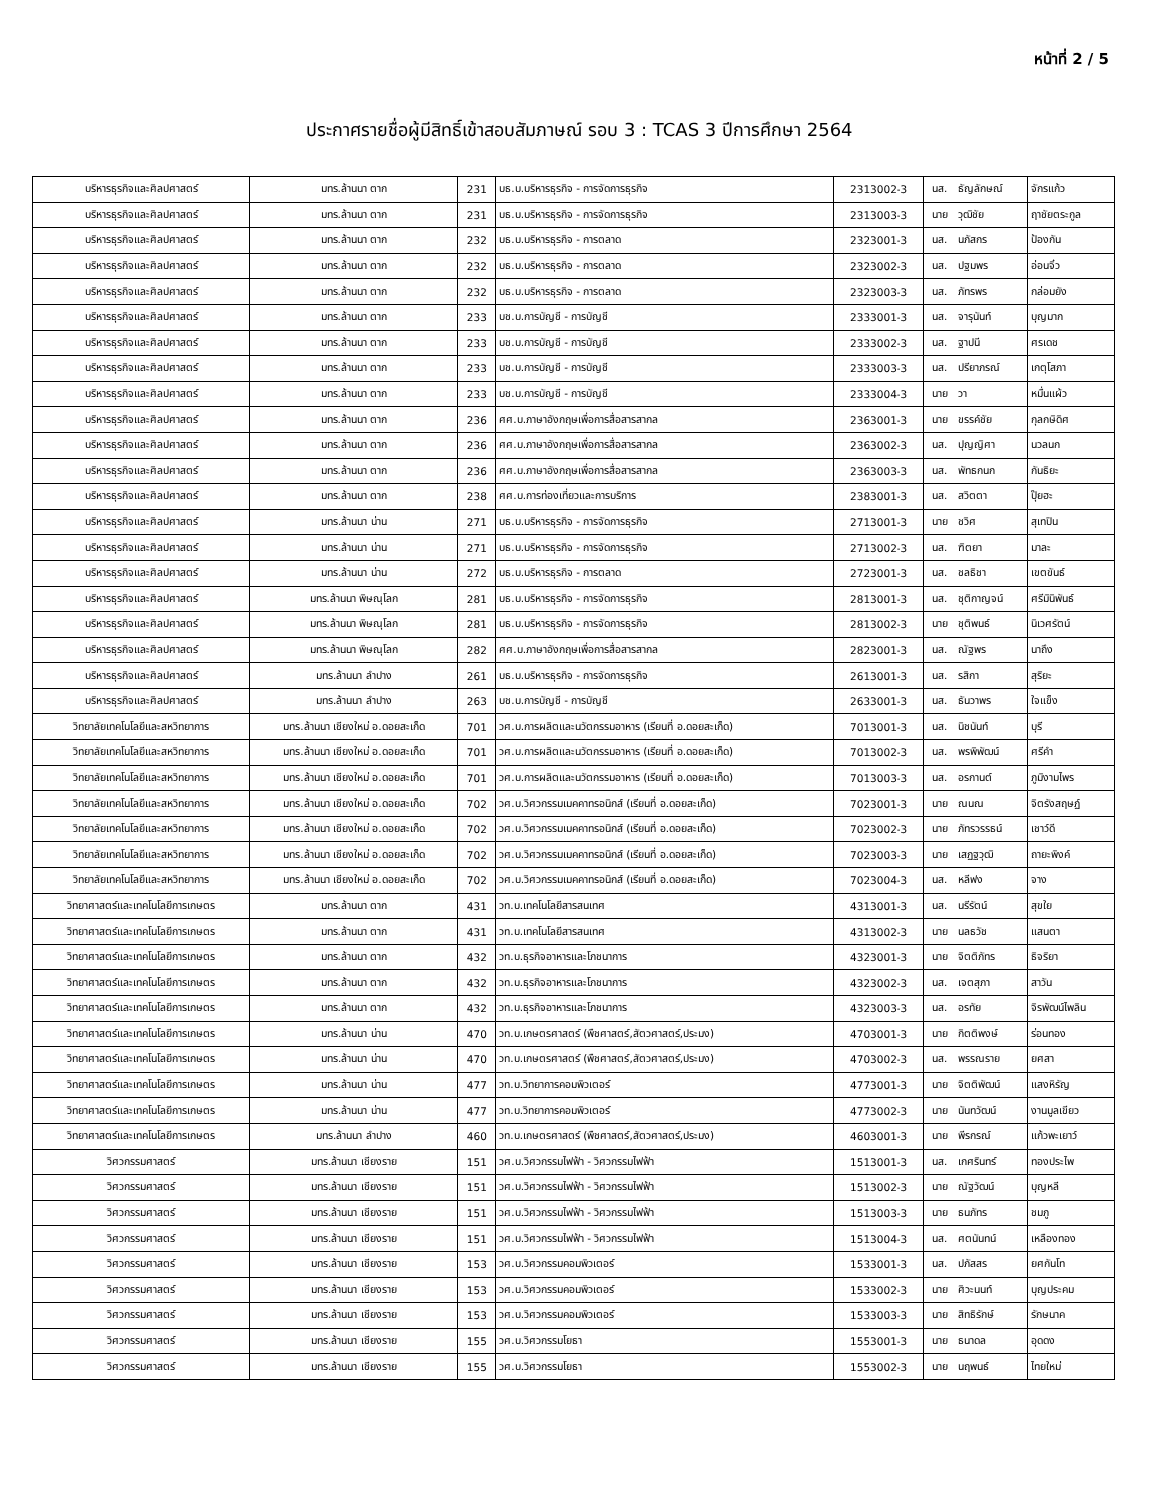หน้าที่ 2 / 5
ประกาศรายชื่อผู้มีสิทธิ์เข้าสอบสัมภาษณ์ รอบ 3 : TCAS 3 ปีการศึกษา 2564
| บริหารธุรกิจและศิลปศาสตร์ | มทร.ล้านนา ตาก | 231 | บธ.บ.บริหารธุรกิจ - การจัดการธุรกิจ | 2313002-3 | นส. | ธัญลักษณ์ | จักรแก้ว |
| บริหารธุรกิจและศิลปศาสตร์ | มทร.ล้านนา ตาก | 231 | บธ.บ.บริหารธุรกิจ - การจัดการธุรกิจ | 2313003-3 | นาย | วุฒิชัย | ฤาชัยตระกูล |
| บริหารธุรกิจและศิลปศาสตร์ | มทร.ล้านนา ตาก | 232 | บธ.บ.บริหารธุรกิจ - การตลาด | 2323001-3 | นส. | นภัสกร | ป้องกัน |
| บริหารธุรกิจและศิลปศาสตร์ | มทร.ล้านนา ตาก | 232 | บธ.บ.บริหารธุรกิจ - การตลาด | 2323002-3 | นส. | ปฐมพร | อ่อนจิ๋ว |
| บริหารธุรกิจและศิลปศาสตร์ | มทร.ล้านนา ตาก | 232 | บธ.บ.บริหารธุรกิจ - การตลาด | 2323003-3 | นส. | ภัทรพร | กล่อมยัง |
| บริหารธุรกิจและศิลปศาสตร์ | มทร.ล้านนา ตาก | 233 | บช.บ.การบัญชี - การบัญชี | 2333001-3 | นส. | จารุนันท์ | บุญมาก |
| บริหารธุรกิจและศิลปศาสตร์ | มทร.ล้านนา ตาก | 233 | บช.บ.การบัญชี - การบัญชี | 2333002-3 | นส. | ฐาปนี | ศรเดช |
| บริหารธุรกิจและศิลปศาสตร์ | มทร.ล้านนา ตาก | 233 | บช.บ.การบัญชี - การบัญชี | 2333003-3 | นส. | ปรียาภรณ์ | เกตุโสภา |
| บริหารธุรกิจและศิลปศาสตร์ | มทร.ล้านนา ตาก | 233 | บช.บ.การบัญชี - การบัญชี | 2333004-3 | นาย | วา | หมื่นแผ้ว |
| บริหารธุรกิจและศิลปศาสตร์ | มทร.ล้านนา ตาก | 236 | ศศ.บ.ภาษาอังกฤษเพื่อการสื่อสารสากล | 2363001-3 | นาย | ขรรค์ชัย | กุลกษิดิศ |
| บริหารธุรกิจและศิลปศาสตร์ | มทร.ล้านนา ตาก | 236 | ศศ.บ.ภาษาอังกฤษเพื่อการสื่อสารสากล | 2363002-3 | นส. | ปุญญิศา | นวลนก |
| บริหารธุรกิจและศิลปศาสตร์ | มทร.ล้านนา ตาก | 236 | ศศ.บ.ภาษาอังกฤษเพื่อการสื่อสารสากล | 2363003-3 | นส. | พัทธกนก | กันธิยะ |
| บริหารธุรกิจและศิลปศาสตร์ | มทร.ล้านนา ตาก | 238 | ศศ.บ.การท่องเที่ยวและการบริการ | 2383001-3 | นส. | สวิตตา | ปุ๊ยฮะ |
| บริหารธุรกิจและศิลปศาสตร์ | มทร.ล้านนา น่าน | 271 | บธ.บ.บริหารธุรกิจ - การจัดการธุรกิจ | 2713001-3 | นาย | ชวิศ | สุเทปิน |
| บริหารธุรกิจและศิลปศาสตร์ | มทร.ล้านนา น่าน | 271 | บธ.บ.บริหารธุรกิจ - การจัดการธุรกิจ | 2713002-3 | นส. | ฑิตยา | มาละ |
| บริหารธุรกิจและศิลปศาสตร์ | มทร.ล้านนา น่าน | 272 | บธ.บ.บริหารธุรกิจ - การตลาด | 2723001-3 | นส. | ชลธิชา | เขตขันธ์ |
| บริหารธุรกิจและศิลปศาสตร์ | มทร.ล้านนา พิษณุโลก | 281 | บธ.บ.บริหารธุรกิจ - การจัดการธุรกิจ | 2813001-3 | นส. | ชุติกาญจน์ | ศรีมินิพันธ์ |
| บริหารธุรกิจและศิลปศาสตร์ | มทร.ล้านนา พิษณุโลก | 281 | บธ.บ.บริหารธุรกิจ - การจัดการธุรกิจ | 2813002-3 | นาย | ชุติพนธ์ | นิเวศรัตน์ |
| บริหารธุรกิจและศิลปศาสตร์ | มทร.ล้านนา พิษณุโลก | 282 | ศศ.บ.ภาษาอังกฤษเพื่อการสื่อสารสากล | 2823001-3 | นส. | ณัฐพร | นาถึง |
| บริหารธุรกิจและศิลปศาสตร์ | มทร.ล้านนา ลำปาง | 261 | บธ.บ.บริหารธุรกิจ - การจัดการธุรกิจ | 2613001-3 | นส. | รสิกา | สุริยะ |
| บริหารธุรกิจและศิลปศาสตร์ | มทร.ล้านนา ลำปาง | 263 | บช.บ.การบัญชี - การบัญชี | 2633001-3 | นส. | ธันวาพร | ใจแข็ง |
| วิทยาลัยเทคโนโลยีและสหวิทยาการ | มทร.ล้านนา เชียงใหม่ อ.ดอยสะเก็ด | 701 | วศ.บ.การผลิตและนวัตกรรมอาหาร (เรียนที่ อ.ดอยสะเก็ด) | 7013001-3 | นส. | นิชนันท์ | บุรี |
| วิทยาลัยเทคโนโลยีและสหวิทยาการ | มทร.ล้านนา เชียงใหม่ อ.ดอยสะเก็ด | 701 | วศ.บ.การผลิตและนวัตกรรมอาหาร (เรียนที่ อ.ดอยสะเก็ด) | 7013002-3 | นส. | พรพิพัฒน์ | ศรีคำ |
| วิทยาลัยเทคโนโลยีและสหวิทยาการ | มทร.ล้านนา เชียงใหม่ อ.ดอยสะเก็ด | 701 | วศ.บ.การผลิตและนวัตกรรมอาหาร (เรียนที่ อ.ดอยสะเก็ด) | 7013003-3 | นส. | อรกานต์ | ภูมิงามไพร |
| วิทยาลัยเทคโนโลยีและสหวิทยาการ | มทร.ล้านนา เชียงใหม่ อ.ดอยสะเก็ด | 702 | วศ.บ.วิศวกรรมเมคคาทรอนิกส์ (เรียนที่ อ.ดอยสะเก็ด) | 7023001-3 | นาย | ณนณ | จิตรังสฤษฏ์ |
| วิทยาลัยเทคโนโลยีและสหวิทยาการ | มทร.ล้านนา เชียงใหม่ อ.ดอยสะเก็ด | 702 | วศ.บ.วิศวกรรมเมคคาทรอนิกส์ (เรียนที่ อ.ดอยสะเก็ด) | 7023002-3 | นาย | ภัทรวรรธน์ | เชาว์ดี |
| วิทยาลัยเทคโนโลยีและสหวิทยาการ | มทร.ล้านนา เชียงใหม่ อ.ดอยสะเก็ด | 702 | วศ.บ.วิศวกรรมเมคคาทรอนิกส์ (เรียนที่ อ.ดอยสะเก็ด) | 7023003-3 | นาย | เสฏฐวุฒิ | ถายะพิงค์ |
| วิทยาลัยเทคโนโลยีและสหวิทยาการ | มทร.ล้านนา เชียงใหม่ อ.ดอยสะเก็ด | 702 | วศ.บ.วิศวกรรมเมคคาทรอนิกส์ (เรียนที่ อ.ดอยสะเก็ด) | 7023004-3 | นส. | หลีฟง | จาง |
| วิทยาศาสตร์และเทคโนโลยีการเกษตร | มทร.ล้านนา ตาก | 431 | วท.บ.เทคโนโลยีสารสนเทศ | 4313001-3 | นส. | นรีรัตน์ | สุขใย |
| วิทยาศาสตร์และเทคโนโลยีการเกษตร | มทร.ล้านนา ตาก | 431 | วท.บ.เทคโนโลยีสารสนเทศ | 4313002-3 | นาย | นลธวัช | แสนตา |
| วิทยาศาสตร์และเทคโนโลยีการเกษตร | มทร.ล้านนา ตาก | 432 | วท.บ.ธุรกิจอาหารและโภชนาการ | 4323001-3 | นาย | จิตติภัทร | ธิจริยา |
| วิทยาศาสตร์และเทคโนโลยีการเกษตร | มทร.ล้านนา ตาก | 432 | วท.บ.ธุรกิจอาหารและโภชนาการ | 4323002-3 | นส. | เจตสุภา | สาวัน |
| วิทยาศาสตร์และเทคโนโลยีการเกษตร | มทร.ล้านนา ตาก | 432 | วท.บ.ธุรกิจอาหารและโภชนาการ | 4323003-3 | นส. | อรทัย | จิรพัฒน์ไพลิน |
| วิทยาศาสตร์และเทคโนโลยีการเกษตร | มทร.ล้านนา น่าน | 470 | วท.บ.เกษตรศาสตร์ (พืชศาสตร์,สัตวศาสตร์,ประมง) | 4703001-3 | นาย | กิตติพงษ์ | ร่อนทอง |
| วิทยาศาสตร์และเทคโนโลยีการเกษตร | มทร.ล้านนา น่าน | 470 | วท.บ.เกษตรศาสตร์ (พืชศาสตร์,สัตวศาสตร์,ประมง) | 4703002-3 | นส. | พรรณราย | ยศสา |
| วิทยาศาสตร์และเทคโนโลยีการเกษตร | มทร.ล้านนา น่าน | 477 | วท.บ.วิทยาการคอมพิวเตอร์ | 4773001-3 | นาย | จิตติพัฒน์ | แสงหิรัญ |
| วิทยาศาสตร์และเทคโนโลยีการเกษตร | มทร.ล้านนา น่าน | 477 | วท.บ.วิทยาการคอมพิวเตอร์ | 4773002-3 | นาย | นันทวัฒน์ | งานมูลเขียว |
| วิทยาศาสตร์และเทคโนโลยีการเกษตร | มทร.ล้านนา ลำปาง | 460 | วท.บ.เกษตรศาสตร์ (พืชศาสตร์,สัตวศาสตร์,ประมง) | 4603001-3 | นาย | พีรกรณ์ | แก้วพะเยาว์ |
| วิศวกรรมศาสตร์ | มทร.ล้านนา เชียงราย | 151 | วศ.บ.วิศวกรรมไฟฟ้า - วิศวกรรมไฟฟ้า | 1513001-3 | นส. | เกศรินทร์ | ทองประไพ |
| วิศวกรรมศาสตร์ | มทร.ล้านนา เชียงราย | 151 | วศ.บ.วิศวกรรมไฟฟ้า - วิศวกรรมไฟฟ้า | 1513002-3 | นาย | ณัฐวัฒน์ | บุญหลี |
| วิศวกรรมศาสตร์ | มทร.ล้านนา เชียงราย | 151 | วศ.บ.วิศวกรรมไฟฟ้า - วิศวกรรมไฟฟ้า | 1513003-3 | นาย | ธนภัทร | ชมภู |
| วิศวกรรมศาสตร์ | มทร.ล้านนา เชียงราย | 151 | วศ.บ.วิศวกรรมไฟฟ้า - วิศวกรรมไฟฟ้า | 1513004-3 | นส. | ศตนันทน์ | เหลืองทอง |
| วิศวกรรมศาสตร์ | มทร.ล้านนา เชียงราย | 153 | วศ.บ.วิศวกรรมคอมพิวเตอร์ | 1533001-3 | นส. | ปภัสสร | ยศกันโท |
| วิศวกรรมศาสตร์ | มทร.ล้านนา เชียงราย | 153 | วศ.บ.วิศวกรรมคอมพิวเตอร์ | 1533002-3 | นาย | ศิวะนนท์ | บุญประคม |
| วิศวกรรมศาสตร์ | มทร.ล้านนา เชียงราย | 153 | วศ.บ.วิศวกรรมคอมพิวเตอร์ | 1533003-3 | นาย | สิทธิรักษ์ | รักษนาค |
| วิศวกรรมศาสตร์ | มทร.ล้านนา เชียงราย | 155 | วศ.บ.วิศวกรรมโยธา | 1553001-3 | นาย | ธนาดล | อุดดง |
| วิศวกรรมศาสตร์ | มทร.ล้านนา เชียงราย | 155 | วศ.บ.วิศวกรรมโยธา | 1553002-3 | นาย | นฤพนธ์ | ไทยใหม่ |